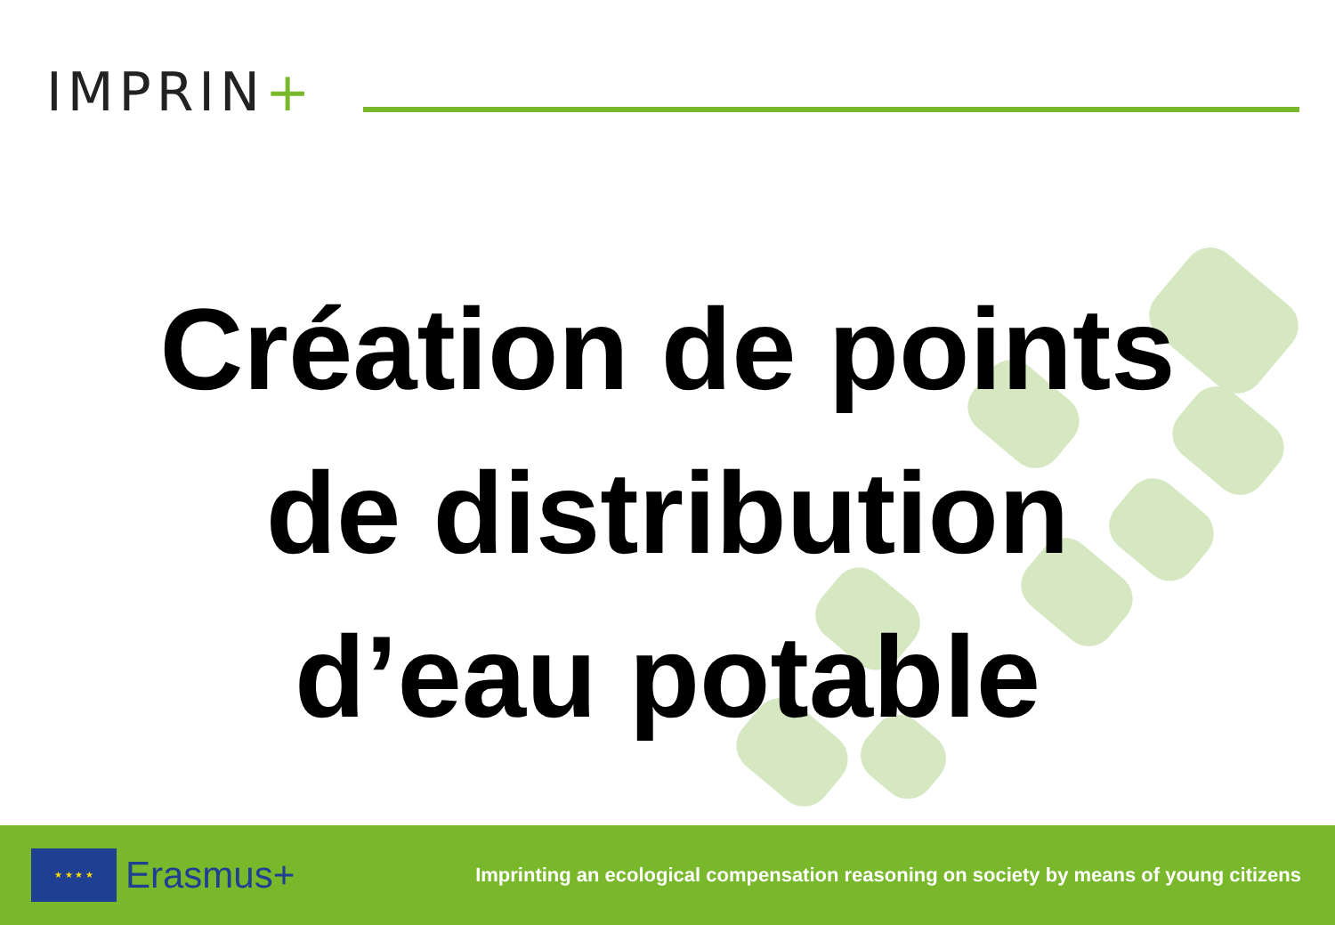IMPRIN+
Création de points
de distribution
d’eau potable
★ ★ ★ ★
Erasmus+
Imprinting an ecological compensation reasoning on society by means of young citizens